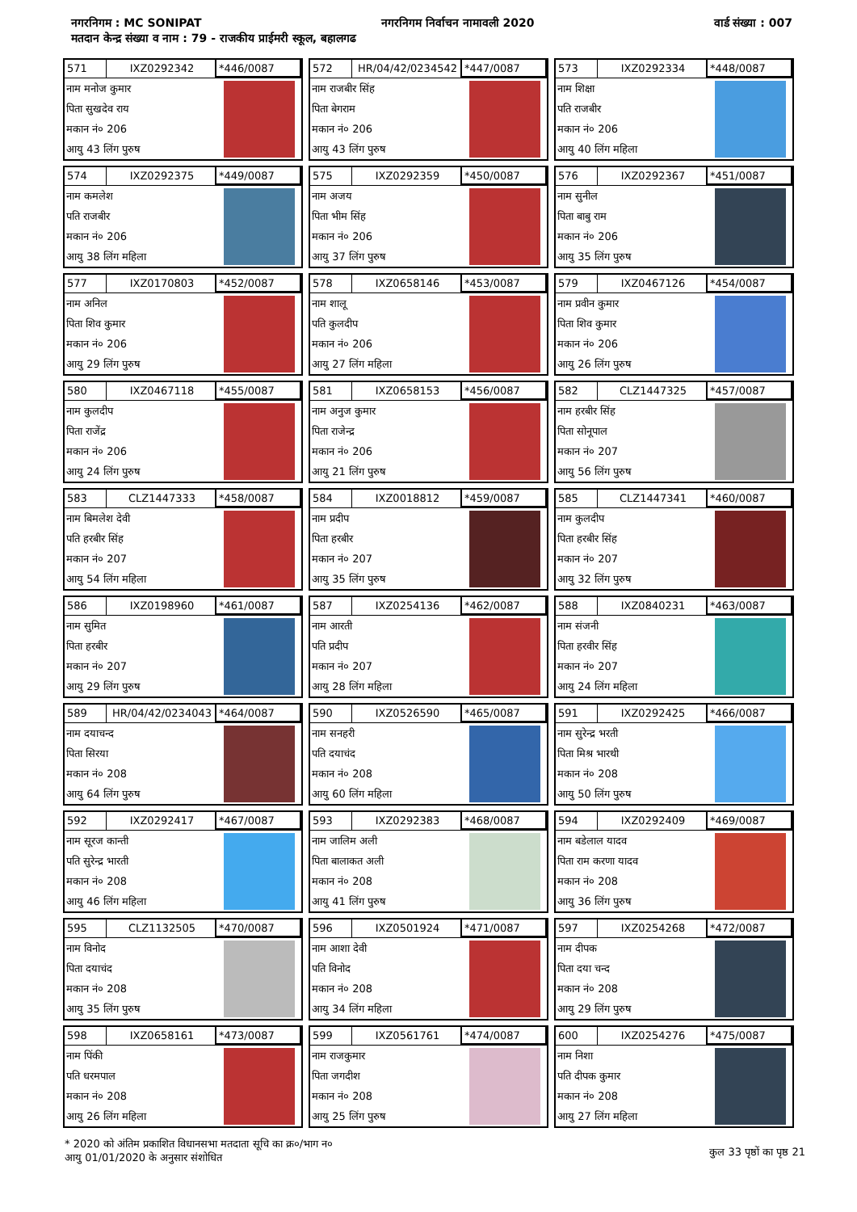नगरनिगम : MC SONIPAT नगरनिगम निर्वाचन नामावली 2020 वार्ड संख्या : 007
मतदान केन्द्र संख्या व नाम : 79 - राजकीय प्राईमरी स्कूल, बहालगढ
571 IXZ0292342 *446/0087
नाम मनोज कुमार
पिता सुखदेव राय
मकान नं० 206
आयु 43 लिंग पुरुष
572 HR/04/42/0234542 *447/0087
नाम राजबीर सिंह
पिता बेगराम
मकान नं० 206
आयु 43 लिंग पुरुष
573 IXZ0292334 *448/0087
नाम शिक्षा
पति राजबीर
मकान नं० 206
आयु 40 लिंग महिला
574 IXZ0292375 *449/0087
नाम कमलेश
पति राजबीर
मकान नं० 206
आयु 38 लिंग महिला
575 IXZ0292359 *450/0087
नाम अजय
पिता भीम सिंह
मकान नं० 206
आयु 37 लिंग पुरुष
576 IXZ0292367 *451/0087
नाम सुनील
पिता बाबु राम
मकान नं० 206
आयु 35 लिंग पुरुष
577 IXZ0170803 *452/0087
नाम अनिल
पिता शिव कुमार
मकान नं० 206
आयु 29 लिंग पुरुष
578 IXZ0658146 *453/0087
नाम शालू
पति कुलदीप
मकान नं० 206
आयु 27 लिंग महिला
579 IXZ0467126 *454/0087
नाम प्रवीन कुमार
पिता शिव कुमार
मकान नं० 206
आयु 26 लिंग पुरुष
580 IXZ0467118 *455/0087
नाम कुलदीप
पिता राजेंद्र
मकान नं० 206
आयु 24 लिंग पुरुष
581 IXZ0658153 *456/0087
नाम अनुज कुमार
पिता राजेन्द्र
मकान नं० 206
आयु 21 लिंग पुरुष
582 CLZ1447325 *457/0087
नाम हरबीर सिंह
पिता सोनूपाल
मकान नं० 207
आयु 56 लिंग पुरुष
583 CLZ1447333 *458/0087
नाम बिमलेश देवी
पति हरबीर सिंह
मकान नं० 207
आयु 54 लिंग महिला
584 IXZ0018812 *459/0087
नाम प्रदीप
पिता हरबीर
मकान नं० 207
आयु 35 लिंग पुरुष
585 CLZ1447341 *460/0087
नाम कुलदीप
पिता हरबीर सिंह
मकान नं० 207
आयु 32 लिंग पुरुष
586 IXZ0198960 *461/0087
नाम सुमित
पिता हरबीर
मकान नं० 207
आयु 29 लिंग पुरुष
587 IXZ0254136 *462/0087
नाम आरती
पति प्रदीप
मकान नं० 207
आयु 28 लिंग महिला
588 IXZ0840231 *463/0087
नाम संजनी
पिता हरवीर सिंह
मकान नं० 207
आयु 24 लिंग महिला
589 HR/04/42/0234043 *464/0087
नाम दयाचन्द
पिता सिरया
मकान नं० 208
आयु 64 लिंग पुरुष
590 IXZ0526590 *465/0087
नाम सनहरी
पति दयाचंद
मकान नं० 208
आयु 60 लिंग महिला
591 IXZ0292425 *466/0087
नाम सुरेन्द्र भरती
पिता मिश्र भारथी
मकान नं० 208
आयु 50 लिंग पुरुष
592 IXZ0292417 *467/0087
नाम सूरज कान्ती
पति सुरेन्द्र भारती
मकान नं० 208
आयु 46 लिंग महिला
593 IXZ0292383 *468/0087
नाम जालिम अली
पिता बालाकत अली
मकान नं० 208
आयु 41 लिंग पुरुष
594 IXZ0292409 *469/0087
नाम बडेलाल यादव
पिता राम करणा यादव
मकान नं० 208
आयु 36 लिंग पुरुष
595 CLZ1132505 *470/0087
नाम विनोद
पिता दयाचंद
मकान नं० 208
आयु 35 लिंग पुरुष
596 IXZ0501924 *471/0087
नाम आशा देवी
पति विनोद
मकान नं० 208
आयु 34 लिंग महिला
597 IXZ0254268 *472/0087
नाम दीपक
पिता दया चन्द
मकान नं० 208
आयु 29 लिंग पुरुष
598 IXZ0658161 *473/0087
नाम पिंकी
पति धरमपाल
मकान नं० 208
आयु 26 लिंग महिला
599 IXZ0561761 *474/0087
नाम राजकुमार
पिता जगदीश
मकान नं० 208
आयु 25 लिंग पुरुष
600 IXZ0254276 *475/0087
नाम निशा
पति दीपक कुमार
मकान नं० 208
आयु 27 लिंग महिला
* 2020 को अंतिम प्रकाशित विधानसभा मतदाता सूचि का क्र०/भाग न०
आयु 01/01/2020 के अनुसार संशोधित
कुल 33 पृष्ठों का पृष्ठ 21